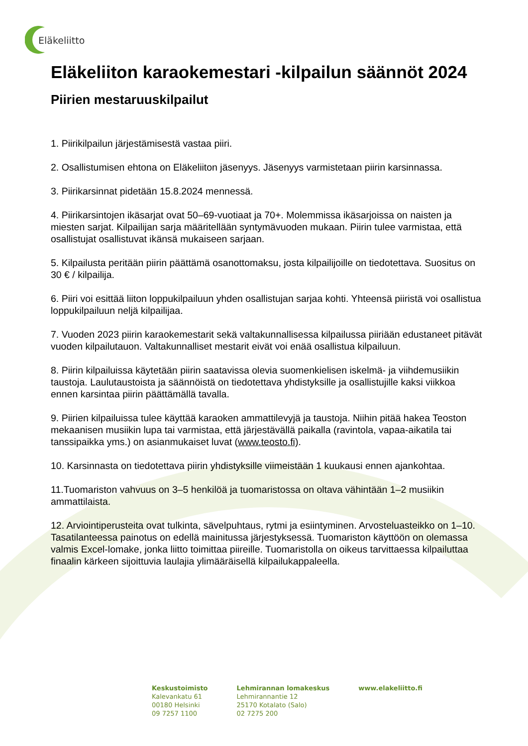Eläkeliitto
Eläkeliiton karaokemestari -kilpailun säännöt 2024
Piirien mestaruuskilpailut
1. Piirikilpailun järjestämisestä vastaa piiri.
2. Osallistumisen ehtona on Eläkeliiton jäsenyys. Jäsenyys varmistetaan piirin karsinnassa.
3. Piirikarsinnat pidetään 15.8.2024 mennessä.
4. Piirikarsintojen ikäsarjat ovat 50–69-vuotiaat ja 70+. Molemmissa ikäsarjoissa on naisten ja miesten sarjat. Kilpailijan sarja määritellään syntymävuoden mukaan. Piirin tulee varmistaa, että osallistujat osallistuvat ikänsä mukaiseen sarjaan.
5. Kilpailusta peritään piirin päättämä osanottomaksu, josta kilpailijoille on tiedotettava. Suositus on 30 € / kilpailija.
6. Piiri voi esittää liiton loppukilpailuun yhden osallistujan sarjaa kohti. Yhteensä piiristä voi osallistua loppukilpailuun neljä kilpailijaa.
7. Vuoden 2023 piirin karaokemestarit sekä valtakunnallisessa kilpailussa piiriään edustaneet pitävät vuoden kilpailutauon. Valtakunnalliset mestarit eivät voi enää osallistua kilpailuun.
8. Piirin kilpailuissa käytetään piirin saatavissa olevia suomenkielisen iskelmä- ja viihdemusiikin taustoja. Laulutaustoista ja säännöistä on tiedotettava yhdistyksille ja osallistujille kaksi viikkoa ennen karsintaa piirin päättämällä tavalla.
9. Piirien kilpailuissa tulee käyttää karaoken ammattilevyjä ja taustoja. Niihin pitää hakea Teoston mekaanisen musiikin lupa tai varmistaa, että järjestävällä paikalla (ravintola, vapaa-aikatila tai tanssipaikka yms.) on asianmukaiset luvat (www.teosto.fi).
10. Karsinnasta on tiedotettava piirin yhdistyksille viimeistään 1 kuukausi ennen ajankohtaa.
11.Tuomariston vahvuus on 3–5 henkilöä ja tuomaristossa on oltava vähintään 1–2 musiikin ammattilaista.
12. Arviointiperusteita ovat tulkinta, sävelpuhtaus, rytmi ja esiintyminen. Arvosteluasteikko on 1–10. Tasatilanteessa painotus on edellä mainitussa järjestyksessä. Tuomariston käyttöön on olemassa valmis Excel-lomake, jonka liitto toimittaa piireille. Tuomaristolla on oikeus tarvittaessa kilpailuttaa finaalin kärkeen sijoittuvia laulajia ylimääräisellä kilpailukappaleella.
Keskustoimisto
Kalevankatu 61
00180 Helsinki
09 7257 1100
Lehmirannan lomakeskus
Lehmirannantie 12
25170 Kotalato (Salo)
02 7275 200
www.elakeliitto.fi